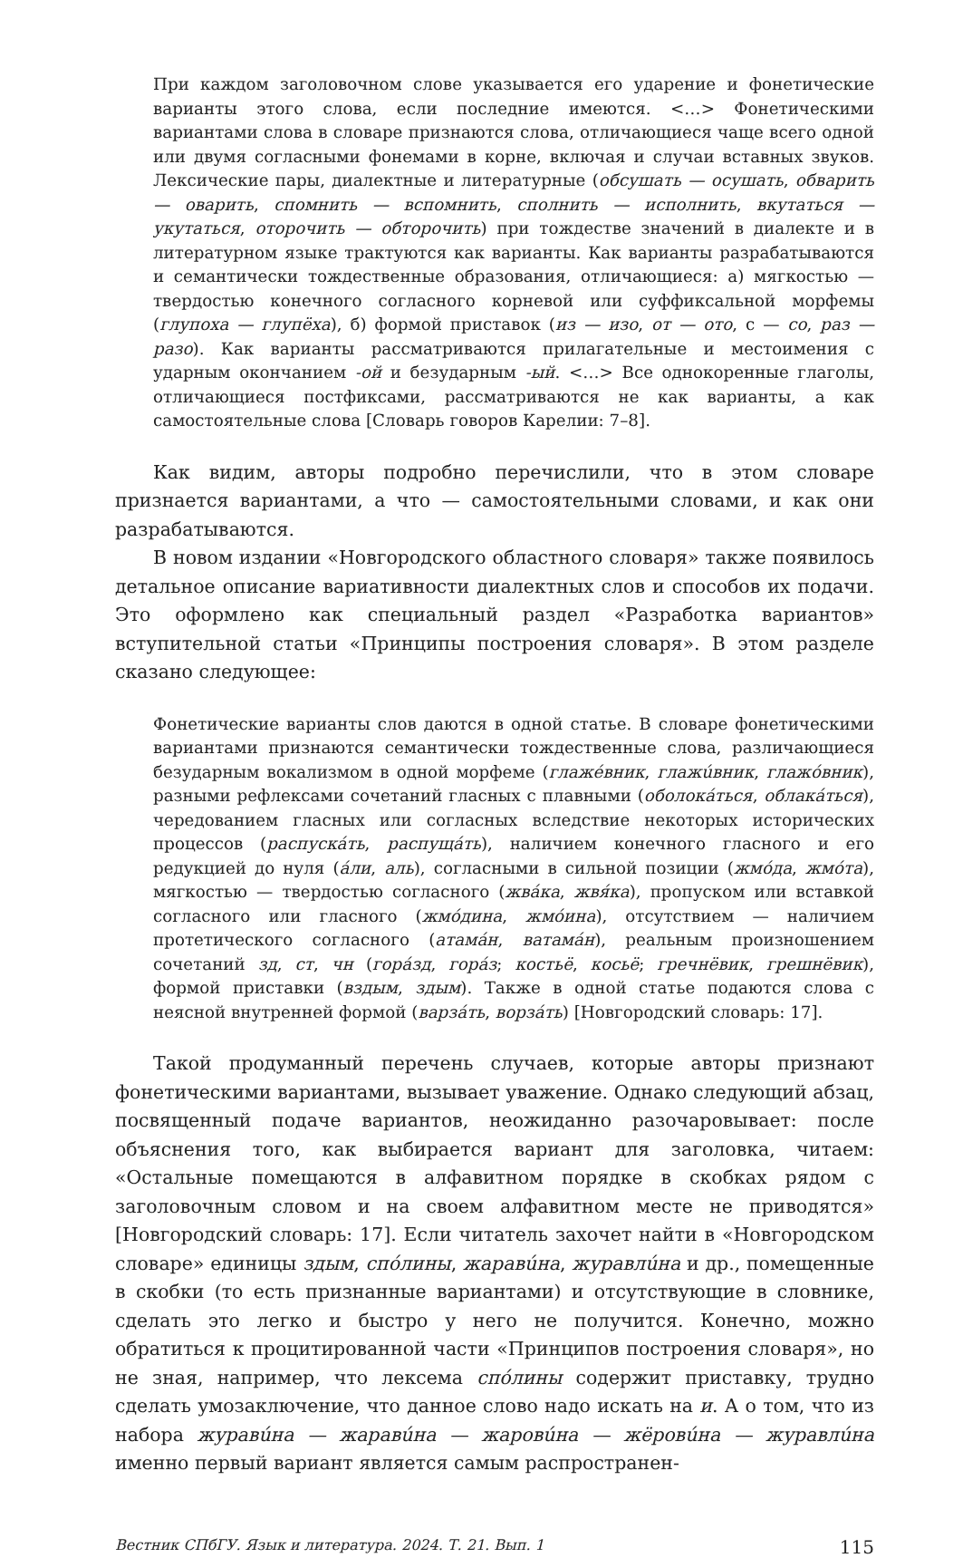При каждом заголовочном слове указывается его ударение и фонетические варианты этого слова, если последние имеются. <…> Фонетическими вариантами слова в словаре признаются слова, отличающиеся чаще всего одной или двумя согласными фонемами в корне, включая и случаи вставных звуков. Лексические пары, диалектные и литературные (обсушать — осушать, обварить — оварить, спомнить — вспомнить, сполнить — исполнить, вкутаться — укутаться, оторочить — обторочить) при тождестве значений в диалекте и в литературном языке трактуются как варианты. Как варианты разрабатываются и семантически тождественные образования, отличающиеся: а) мягкостью — твердостью конечного согласного корневой или суффиксальной морфемы (глупоха — глупёха), б) формой приставок (из — изо, от — ото, с — со, раз — разо). Как варианты рассматриваются прилагательные и местоимения с ударным окончанием -ой и безударным -ый. <…> Все однокоренные глаголы, отличающиеся постфиксами, рассматриваются не как варианты, а как самостоятельные слова [Словарь говоров Карелии: 7–8].
Как видим, авторы подробно перечислили, что в этом словаре признается вариантами, а что — самостоятельными словами, и как они разрабатываются.
В новом издании «Новгородского областного словаря» также появилось детальное описание вариативности диалектных слов и способов их подачи. Это оформлено как специальный раздел «Разработка вариантов» вступительной статьи «Принципы построения словаря». В этом разделе сказано следующее:
Фонетические варианты слов даются в одной статье. В словаре фонетическими вариантами признаются семантически тождественные слова, различающиеся безударным вокализмом в одной морфеме (глажéвник, глажúвник, глажóвник), разными рефлексами сочетаний гласных с плавными (оболокáться, облакáться), чередованием гласных или согласных вследствие некоторых исторических процессов (распускáть, распущáть), наличием конечного гласного и его редукцией до нуля (áли, аль), согласными в сильной позиции (жмóда, жмóта), мягкостью — твердостью согласного (жвáка, жвя́ка), пропуском или вставкой согласного или гласного (жмóдина, жмóина), отсутствием — наличием протетического согласного (атамáн, ватамáн), реальным произношением сочетаний зд, ст, чн (горáзд, горáз; костьё, косьё; гречнёвик, грешнёвик), формой приставки (вздым, здым). Также в одной статье подаются слова с неясной внутренней формой (варзáть, ворзáть) [Новгородский словарь: 17].
Такой продуманный перечень случаев, которые авторы признают фонетическими вариантами, вызывает уважение. Однако следующий абзац, посвященный подаче вариантов, неожиданно разочаровывает: после объяснения того, как выбирается вариант для заголовка, читаем: «Остальные помещаются в алфавитном порядке в скобках рядом с заголовочным словом и на своем алфавитном месте не приводятся» [Новгородский словарь: 17]. Если читатель захочет найти в «Новгородском словаре» единицы здым, спóлины, жаравúна, журавлúна и др., помещенные в скобки (то есть признанные вариантами) и отсутствующие в словнике, сделать это легко и быстро у него не получится. Конечно, можно обратиться к процитированной части «Принципов построения словаря», но не зная, например, что лексема спóлины содержит приставку, трудно сделать умозаключение, что данное слово надо искать на и. А о том, что из набора журавúна — жаравúна — жаровúна — жёровúна — журавлúна именно первый вариант является самым распространен-
Вестник СПбГУ. Язык и литература. 2024. Т. 21. Вып. 1 115